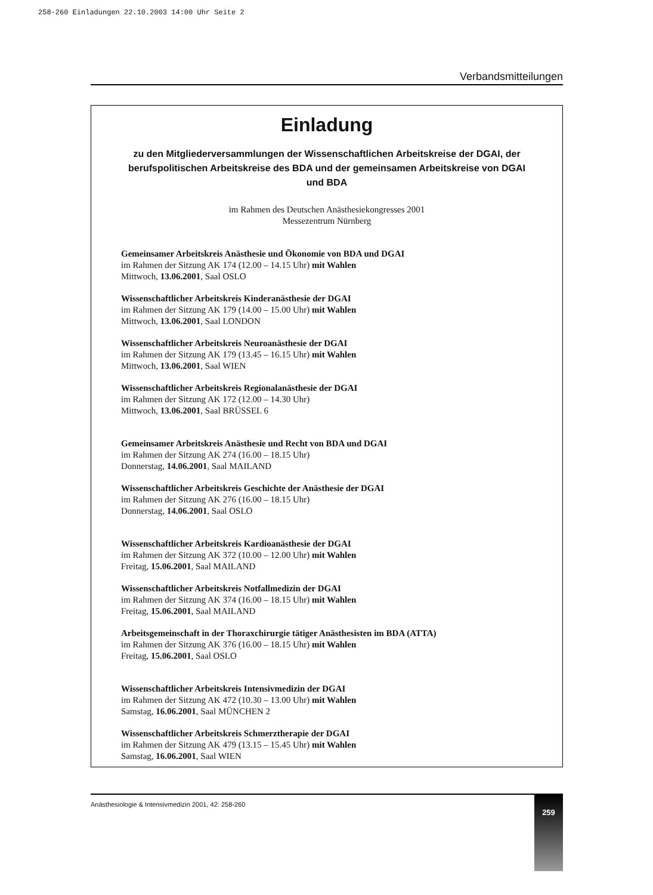258-260 Einladungen 22.10.2003 14:00 Uhr Seite 2
Verbandsmitteilungen
Einladung
zu den Mitgliederversammlungen der Wissenschaftlichen Arbeitskreise der DGAI, der berufspolitischen Arbeitskreise des BDA und der gemeinsamen Arbeitskreise von DGAI und BDA
im Rahmen des Deutschen Anästhesiekongresses 2001
Messezentrum Nürnberg
Gemeinsamer Arbeitskreis Anästhesie und Ökonomie von BDA und DGAI
im Rahmen der Sitzung AK 174 (12.00 – 14.15 Uhr) mit Wahlen
Mittwoch, 13.06.2001, Saal OSLO
Wissenschaftlicher Arbeitskreis Kinderanästhesie der DGAI
im Rahmen der Sitzung AK 179 (14.00 – 15.00 Uhr) mit Wahlen
Mittwoch, 13.06.2001, Saal LONDON
Wissenschaftlicher Arbeitskreis Neuroanästhesie der DGAI
im Rahmen der Sitzung AK 179 (13.45 – 16.15 Uhr) mit Wahlen
Mittwoch, 13.06.2001, Saal WIEN
Wissenschaftlicher Arbeitskreis Regionalanästhesie der DGAI
im Rahmen der Sitzung AK 172 (12.00 – 14.30 Uhr)
Mittwoch, 13.06.2001, Saal BRÜSSEL 6
Gemeinsamer Arbeitskreis Anästhesie und Recht von BDA und DGAI
im Rahmen der Sitzung AK 274 (16.00 – 18.15 Uhr)
Donnerstag, 14.06.2001, Saal MAILAND
Wissenschaftlicher Arbeitskreis Geschichte der Anästhesie der DGAI
im Rahmen der Sitzung AK 276 (16.00 – 18.15 Uhr)
Donnerstag, 14.06.2001, Saal OSLO
Wissenschaftlicher Arbeitskreis Kardioanästhesie der DGAI
im Rahmen der Sitzung AK 372 (10.00 – 12.00 Uhr) mit Wahlen
Freitag, 15.06.2001, Saal MAILAND
Wissenschaftlicher Arbeitskreis Notfallmedizin der DGAI
im Rahmen der Sitzung AK 374 (16.00 – 18.15 Uhr) mit Wahlen
Freitag, 15.06.2001, Saal MAILAND
Arbeitsgemeinschaft in der Thoraxchirurgie tätiger Anästhesisten im BDA (ATTA)
im Rahmen der Sitzung AK 376 (16.00 – 18.15 Uhr) mit Wahlen
Freitag, 15.06.2001, Saal OSLO
Wissenschaftlicher Arbeitskreis Intensivmedizin der DGAI
im Rahmen der Sitzung AK 472 (10.30 – 13.00 Uhr) mit Wahlen
Samstag, 16.06.2001, Saal MÜNCHEN 2
Wissenschaftlicher Arbeitskreis Schmerztherapie der DGAI
im Rahmen der Sitzung AK 479 (13.15 – 15.45 Uhr) mit Wahlen
Samstag, 16.06.2001, Saal WIEN
Anästhesiologie & Intensivmedizin 2001, 42: 258-260 259